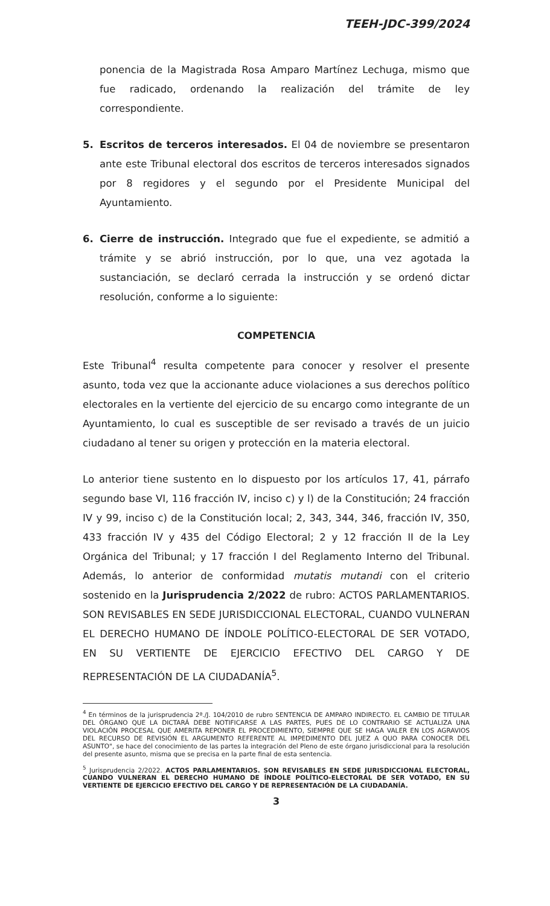TEEH-JDC-399/2024
ponencia de la Magistrada Rosa Amparo Martínez Lechuga, mismo que fue radicado, ordenando la realización del trámite de ley correspondiente.
5. Escritos de terceros interesados. El 04 de noviembre se presentaron ante este Tribunal electoral dos escritos de terceros interesados signados por 8 regidores y el segundo por el Presidente Municipal del Ayuntamiento.
6. Cierre de instrucción. Integrado que fue el expediente, se admitió a trámite y se abrió instrucción, por lo que, una vez agotada la sustanciación, se declaró cerrada la instrucción y se ordenó dictar resolución, conforme a lo siguiente:
COMPETENCIA
Este Tribunal<sup>4</sup> resulta competente para conocer y resolver el presente asunto, toda vez que la accionante aduce violaciones a sus derechos político electorales en la vertiente del ejercicio de su encargo como integrante de un Ayuntamiento, lo cual es susceptible de ser revisado a través de un juicio ciudadano al tener su origen y protección en la materia electoral.
Lo anterior tiene sustento en lo dispuesto por los artículos 17, 41, párrafo segundo base VI, 116 fracción IV, inciso c) y l) de la Constitución; 24 fracción IV y 99, inciso c) de la Constitución local; 2, 343, 344, 346, fracción IV, 350, 433 fracción IV y 435 del Código Electoral; 2 y 12 fracción II de la Ley Orgánica del Tribunal; y 17 fracción I del Reglamento Interno del Tribunal. Además, lo anterior de conformidad mutatis mutandi con el criterio sostenido en la Jurisprudencia 2/2022 de rubro: ACTOS PARLAMENTARIOS. SON REVISABLES EN SEDE JURISDICCIONAL ELECTORAL, CUANDO VULNERAN EL DERECHO HUMANO DE ÍNDOLE POLÍTICO-ELECTORAL DE SER VOTADO, EN SU VERTIENTE DE EJERCICIO EFECTIVO DEL CARGO Y DE REPRESENTACIÓN DE LA CIUDADANÍA<sup>5</sup>.
<sup>4</sup> En términos de la jurisprudencia 2ª./J. 104/2010 de rubro SENTENCIA DE AMPARO INDIRECTO. EL CAMBIO DE TITULAR DEL ÓRGANO QUE LA DICTARÁ DEBE NOTIFICARSE A LAS PARTES, PUES DE LO CONTRARIO SE ACTUALIZA UNA VIOLACIÓN PROCESAL QUE AMERITA REPONER EL PROCEDIMIENTO, SIEMPRE QUE SE HAGA VALER EN LOS AGRAVIOS DEL RECURSO DE REVISIÓN EL ARGUMENTO REFERENTE AL IMPEDIMENTO DEL JUEZ A QUO PARA CONOCER DEL ASUNTO", se hace del conocimiento de las partes la integración del Pleno de este órgano jurisdiccional para la resolución del presente asunto, misma que se precisa en la parte final de esta sentencia.
<sup>5</sup> Jurisprudencia 2/2022. ACTOS PARLAMENTARIOS. SON REVISABLES EN SEDE JURISDICCIONAL ELECTORAL, CUANDO VULNERAN EL DERECHO HUMANO DE ÍNDOLE POLÍTICO-ELECTORAL DE SER VOTADO, EN SU VERTIENTE DE EJERCICIO EFECTIVO DEL CARGO Y DE REPRESENTACIÓN DE LA CIUDADANÍA.
3